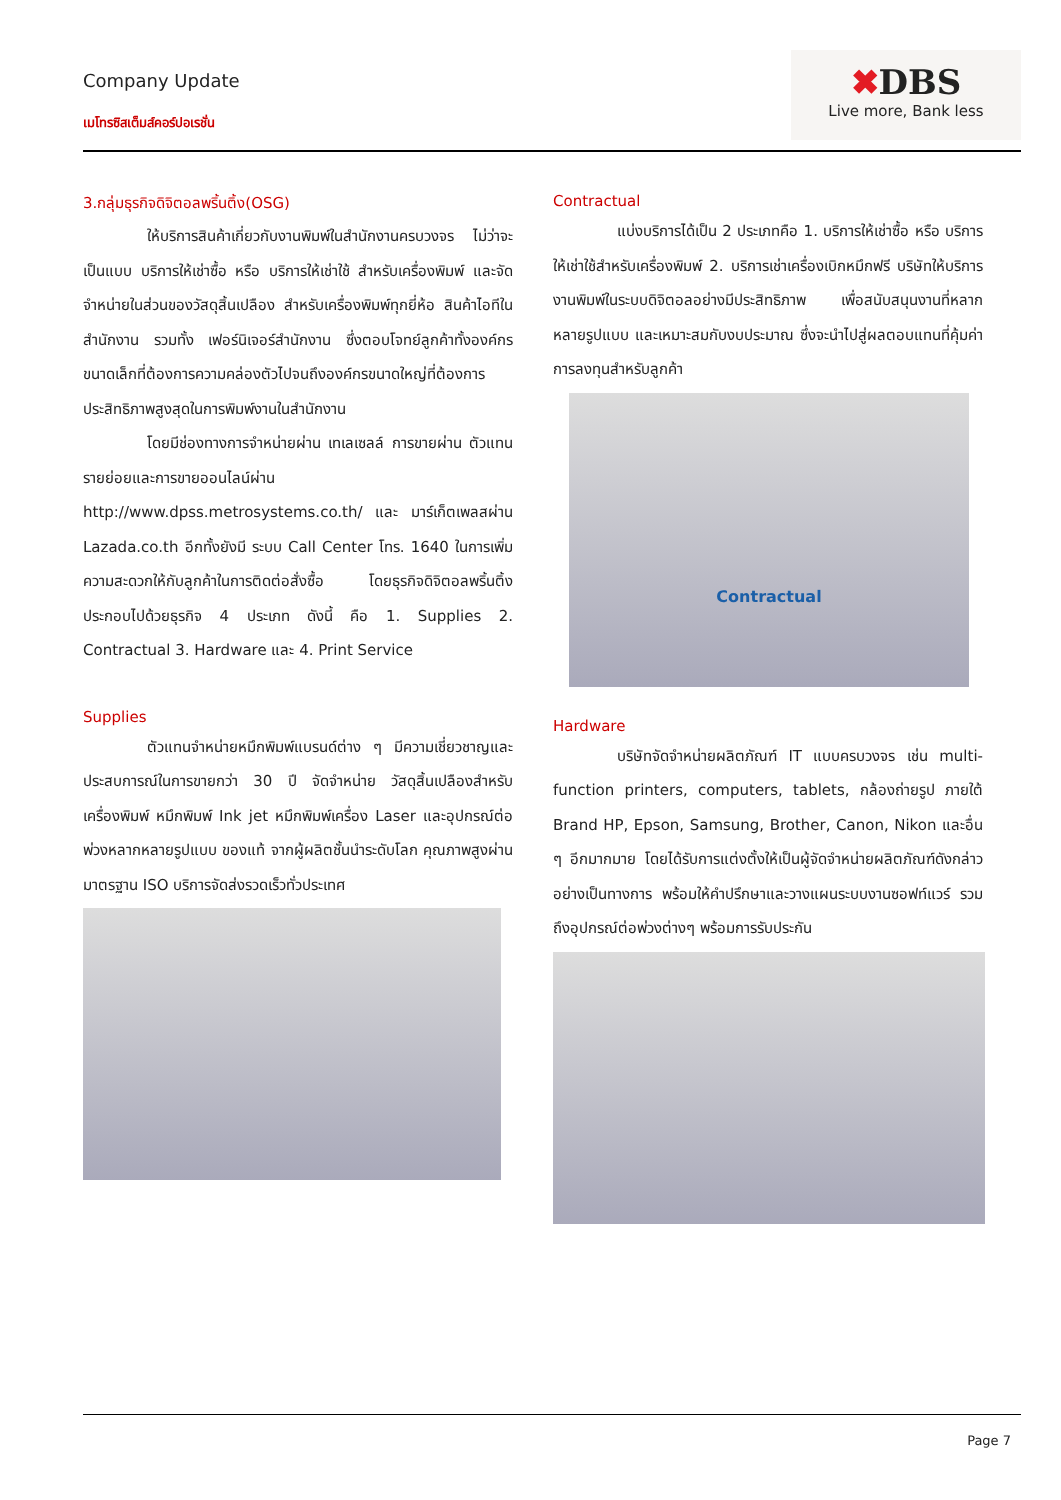Company Update
เมโทรซิสเต็มส์คอร์ปอเรชั่น
✖DBS
Live more, Bank less
3.กลุ่มธุรกิจดิจิตอลพริ้นติ้ง(OSG)
ให้บริการสินค้าเกี่ยวกับงานพิมพ์ในสำนักงานครบวงจร ไม่ว่าจะเป็นแบบ บริการให้เช่าซื้อ หรือ บริการให้เช่าใช้ สำหรับเครื่องพิมพ์ และจัดจำหน่ายในส่วนของวัสดุสิ้นเปลือง สำหรับเครื่องพิมพ์ทุกยี่ห้อ สินค้าไอทีในสำนักงาน รวมทั้ง เฟอร์นิเจอร์สำนักงาน ซึ่งตอบโจทย์ลูกค้าทั้งองค์กรขนาดเล็กที่ต้องการความคล่องตัวไปจนถึงองค์กรขนาดใหญ่ที่ต้องการ ประสิทธิภาพสูงสุดในการพิมพ์งานในสำนักงาน
โดยมีช่องทางการจำหน่ายผ่าน เทเลเซลล์ การขายผ่าน ตัวแทนรายย่อยและการขายออนไลน์ผ่าน http://www.dpss.metrosystems.co.th/ และ มาร์เก็ตเพลสผ่าน Lazada.co.th อีกทั้งยังมี ระบบ Call Center โทร. 1640 ในการเพิ่มความสะดวกให้กับลูกค้าในการติดต่อสั่งซื้อ โดยธุรกิจดิจิตอลพริ้นติ้ง ประกอบไปด้วยธุรกิจ 4 ประเภท ดังนี้ คือ 1. Supplies 2. Contractual 3. Hardware และ 4. Print Service
Supplies
ตัวแทนจำหน่ายหมึกพิมพ์แบรนด์ต่าง ๆ มีความเชี่ยวชาญและประสบการณ์ในการขายกว่า 30 ปี จัดจำหน่าย วัสดุสิ้นเปลืองสำหรับเครื่องพิมพ์ หมึกพิมพ์ Ink jet หมึกพิมพ์เครื่อง Laser และอุปกรณ์ต่อพ่วงหลากหลายรูปแบบ ของแท้ จากผู้ผลิตชั้นนำระดับโลก คุณภาพสูงผ่านมาตรฐาน ISO บริการจัดส่งรวดเร็วทั่วประเทศ
Contractual
แบ่งบริการได้เป็น 2 ประเภทคือ 1. บริการให้เช่าซื้อ หรือ บริการให้เช่าใช้สำหรับเครื่องพิมพ์ 2. บริการเช่าเครื่องเบิกหมึกฟรี บริษัทให้บริการงานพิมพ์ในระบบดิจิตอลอย่างมีประสิทธิภาพ เพื่อสนับสนุนงานที่หลากหลายรูปแบบ และเหมาะสมกับงบประมาณ ซึ่งจะนำไปสู่ผลตอบแทนที่คุ้มค่าการลงทุนสำหรับลูกค้า
Contractual
Hardware
บริษัทจัดจำหน่ายผลิตภัณฑ์ IT แบบครบวงจร เช่น multi-function printers, computers, tablets, กล้องถ่ายรูป ภายใต้ Brand HP, Epson, Samsung, Brother, Canon, Nikon และอื่น ๆ อีกมากมาย โดยได้รับการแต่งตั้งให้เป็นผู้จัดจำหน่ายผลิตภัณฑ์ดังกล่าวอย่างเป็นทางการ พร้อมให้คำปรึกษาและวางแผนระบบงานซอฟท์แวร์ รวมถึงอุปกรณ์ต่อพ่วงต่างๆ พร้อมการรับประกัน
Page 7